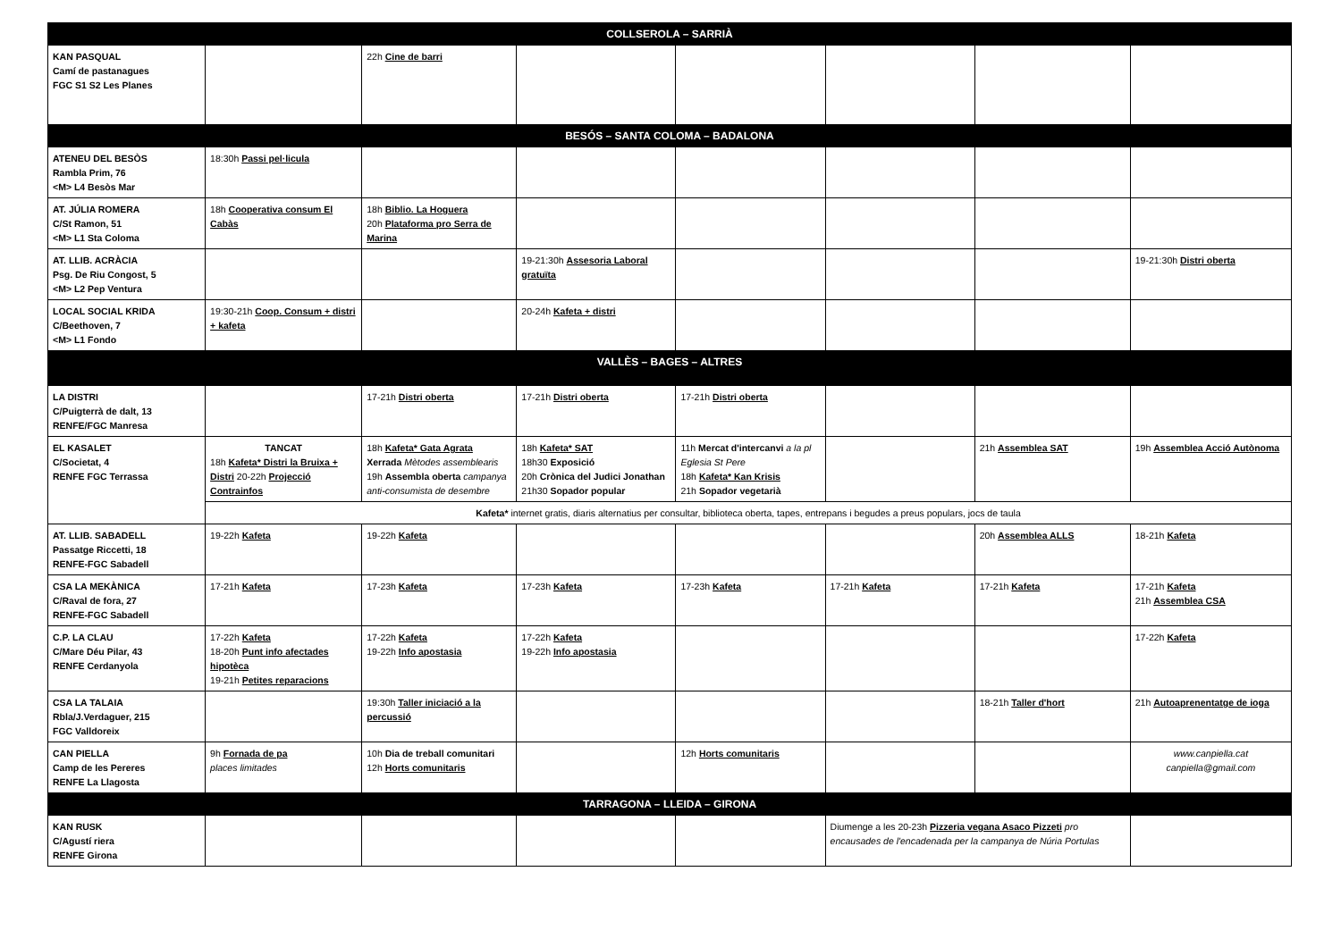| COLLSEROLA – SARRIÀ | | | | | | | |
| --- | --- | --- | --- | --- | --- | --- | --- |
| KAN PASQUAL Camí de pastanagues FGC S1 S2 Les Planes | | 22h Cine de barri | | | | | |
| BESÓS – SANTA COLOMA – BADALONA | | | | | | | |
| ATENEU DEL BESÒS Rambla Prim, 76 <M> L4 Besòs Mar | 18:30h Passi pel·licula | | | | | | |
| AT. JÚLIA ROMERA C/St Ramon, 51 <M> L1 Sta Coloma | 18h Cooperativa consum El Cabàs | 18h Biblio. La Hoguera 20h Plataforma pro Serra de Marina | | | | | |
| AT. LLIB. ACRÀCIA Psg. De Riu Congost, 5 <M> L2 Pep Ventura | | | 19-21:30h Assesoria Laboral gratuïta | | | | 19-21:30h Distri oberta |
| LOCAL SOCIAL KRIDA C/Beethoven, 7 <M> L1 Fondo | 19:30-21h Coop. Consum + distri + kafeta | | 20-24h Kafeta + distri | | | | |
| VALLÈS – BAGES – ALTRES | | | | | | | |
| LA DISTRI C/Puigterrà de dalt, 13 RENFE/FGC Manresa | | 17-21h Distri oberta | 17-21h Distri oberta | 17-21h Distri oberta | | | |
| EL KASALET C/Societat, 4 RENFE FGC Terrassa | TANCAT 18h Kafeta* Distri la Bruixa + Distri 20-22h Projecció Contrainfos | 18h Kafeta* Gata Agrata Xerrada Mètodes assemblearis 19h Assembla oberta campanya anti-consumista de desembre | 18h Kafeta* SAT 18h30 Exposició 20h Crònica del Judici Jonathan 21h30 Sopador popular | 11h Mercat d'intercanvi a la pl Eglesia St Pere 18h Kafeta* Kan Krisis 21h Sopador vegetarià | | 21h Assemblea SAT | 19h Assemblea Acció Autònoma |
| | Kafeta* internet gratis, diaris alternatius per consultar, biblioteca oberta, tapes, entrepans i begudes a preus populars, jocs de taula | | | | | | |
| AT. LLIB. SABADELL Passatge Riccetti, 18 RENFE-FGC Sabadell | 19-22h Kafeta | 19-22h Kafeta | | | | 20h Assemblea ALLS | 18-21h Kafeta |
| CSA LA MEKÀNICA C/Raval de fora, 27 RENFE-FGC Sabadell | 17-21h Kafeta | 17-23h Kafeta | 17-23h Kafeta | 17-23h Kafeta | 17-21h Kafeta | 17-21h Kafeta | 17-21h Kafeta 21h Assemblea CSA |
| C.P. LA CLAU C/Mare Déu Pilar, 43 RENFE Cerdanyola | 17-22h Kafeta 18-20h Punt info afectades hipotèca 19-21h Petites reparacions | 17-22h Kafeta 19-22h Info apostasia | 17-22h Kafeta 19-22h Info apostasia | | | | 17-22h Kafeta |
| CSA LA TALAIA Rbla/J.Verdaguer, 215 FGC Valldoreix | | 19:30h Taller iniciació a la percussió | | | | 18-21h Taller d'hort | 21h Autoaprenentatge de ioga |
| CAN PIELLA Camp de les Pereres RENFE La Llagosta | 9h Fornada de pa places limitades | 10h Dia de treball comunitari 12h Horts comunitaris | | 12h Horts comunitaris | | | www.canpiella.cat canpiella@gmail.com |
| TARRAGONA – LLEIDA – GIRONA | | | | | | | |
| KAN RUSK C/Agustí riera RENFE Girona | | | | | Diumenge a les 20-23h Pizzeria vegana Asaco Pizzeti pro encausades de l'encadenada per la campanya de Núria Portulas | | |